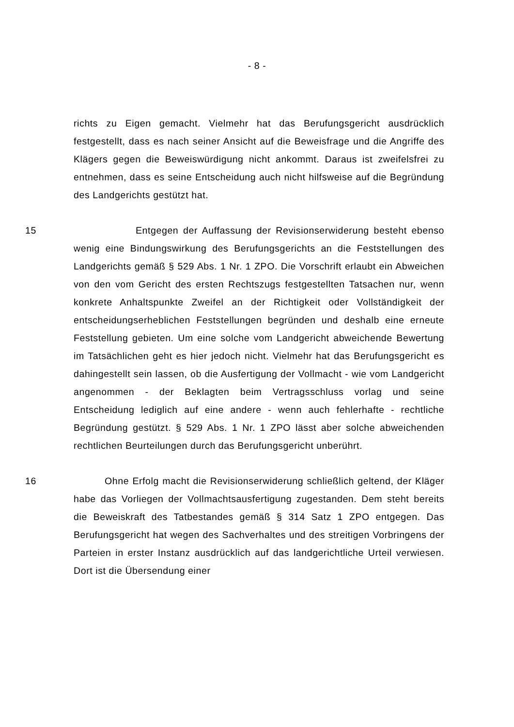- 8 -
richts zu Eigen gemacht. Vielmehr hat das Berufungsgericht ausdrücklich festgestellt, dass es nach seiner Ansicht auf die Beweisfrage und die Angriffe des Klägers gegen die Beweiswürdigung nicht ankommt. Daraus ist zweifelsfrei zu entnehmen, dass es seine Entscheidung auch nicht hilfsweise auf die Begründung des Landgerichts gestützt hat.
15 Entgegen der Auffassung der Revisionserwiderung besteht ebenso wenig eine Bindungswirkung des Berufungsgerichts an die Feststellungen des Landgerichts gemäß § 529 Abs. 1 Nr. 1 ZPO. Die Vorschrift erlaubt ein Abweichen von den vom Gericht des ersten Rechtszugs festgestellten Tatsachen nur, wenn konkrete Anhaltspunkte Zweifel an der Richtigkeit oder Vollständigkeit der entscheidungserheblichen Feststellungen begründen und deshalb eine erneute Feststellung gebieten. Um eine solche vom Landgericht abweichende Bewertung im Tatsächlichen geht es hier jedoch nicht. Vielmehr hat das Berufungsgericht es dahingestellt sein lassen, ob die Ausfertigung der Vollmacht - wie vom Landgericht angenommen - der Beklagten beim Vertragsschluss vorlag und seine Entscheidung lediglich auf eine andere - wenn auch fehlerhafte - rechtliche Begründung gestützt. § 529 Abs. 1 Nr. 1 ZPO lässt aber solche abweichenden rechtlichen Beurteilungen durch das Berufungsgericht unberührt.
16 Ohne Erfolg macht die Revisionserwiderung schließlich geltend, der Kläger habe das Vorliegen der Vollmachtsausfertigung zugestanden. Dem steht bereits die Beweiskraft des Tatbestandes gemäß § 314 Satz 1 ZPO entgegen. Das Berufungsgericht hat wegen des Sachverhaltes und des streitigen Vorbringens der Parteien in erster Instanz ausdrücklich auf das landgerichtliche Urteil verwiesen. Dort ist die Übersendung einer